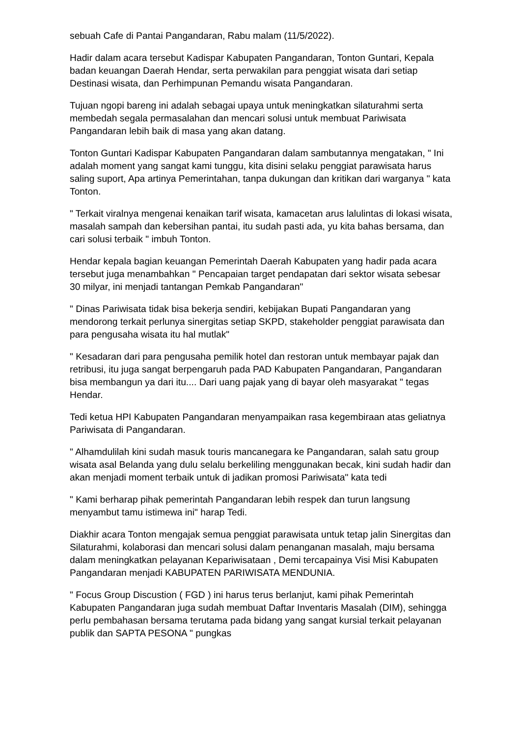sebuah Cafe di Pantai Pangandaran, Rabu malam (11/5/2022).
Hadir dalam acara tersebut Kadispar Kabupaten Pangandaran, Tonton Guntari, Kepala badan keuangan Daerah Hendar, serta perwakilan para penggiat wisata dari setiap Destinasi wisata, dan Perhimpunan Pemandu wisata Pangandaran.
Tujuan ngopi bareng ini adalah sebagai upaya untuk meningkatkan silaturahmi serta membedah segala permasalahan dan mencari solusi untuk membuat Pariwisata Pangandaran lebih baik di masa yang akan datang.
Tonton Guntari Kadispar Kabupaten Pangandaran dalam sambutannya mengatakan, " Ini adalah moment yang sangat kami tunggu, kita disini selaku penggiat parawisata harus saling suport, Apa artinya Pemerintahan, tanpa dukungan dan kritikan dari warganya " kata Tonton.
" Terkait viralnya mengenai kenaikan tarif wisata, kamacetan arus lalulintas di lokasi wisata, masalah sampah dan kebersihan pantai, itu sudah pasti ada, yu kita bahas bersama, dan cari solusi terbaik " imbuh Tonton.
Hendar kepala bagian keuangan Pemerintah Daerah Kabupaten yang hadir pada acara tersebut juga menambahkan " Pencapaian target pendapatan dari sektor wisata sebesar 30 milyar, ini menjadi tantangan Pemkab Pangandaran"
" Dinas Pariwisata tidak bisa bekerja sendiri, kebijakan Bupati Pangandaran yang mendorong terkait perlunya sinergitas setiap SKPD, stakeholder penggiat parawisata dan para pengusaha wisata itu hal mutlak"
" Kesadaran dari para pengusaha pemilik hotel dan restoran untuk membayar pajak dan retribusi, itu juga sangat berpengaruh pada PAD Kabupaten Pangandaran, Pangandaran bisa membangun ya dari itu.... Dari uang pajak yang di bayar oleh masyarakat " tegas Hendar.
Tedi ketua HPI Kabupaten Pangandaran menyampaikan rasa kegembiraan atas geliatnya Pariwisata di Pangandaran.
" Alhamdulilah kini sudah masuk touris mancanegara ke Pangandaran, salah satu group wisata asal Belanda yang dulu selalu berkeliling menggunakan becak, kini sudah hadir dan akan menjadi moment terbaik untuk di jadikan promosi Pariwisata" kata tedi
" Kami berharap pihak pemerintah Pangandaran lebih respek dan turun langsung menyambut tamu istimewa ini" harap Tedi.
Diakhir acara Tonton mengajak semua penggiat parawisata untuk tetap jalin Sinergitas dan Silaturahmi, kolaborasi dan mencari solusi dalam penanganan masalah, maju bersama dalam meningkatkan pelayanan Kepariwisataan , Demi tercapainya Visi Misi Kabupaten Pangandaran menjadi KABUPATEN PARIWISATA MENDUNIA.
" Focus Group Discustion ( FGD ) ini harus terus berlanjut, kami pihak Pemerintah Kabupaten Pangandaran juga sudah membuat Daftar Inventaris Masalah (DIM), sehingga perlu pembahasan bersama terutama pada bidang yang sangat kursial terkait pelayanan publik dan SAPTA PESONA " pungkas